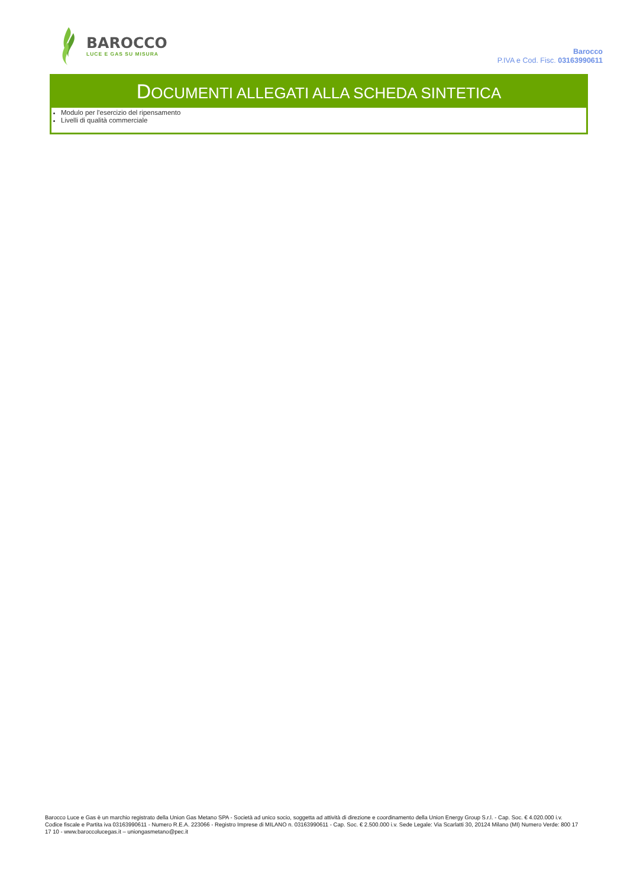BAROCCO
LUCE E GAS SU MISURA
Barocco
P.IVA e Cod. Fisc. 03163990611
DOCUMENTI ALLEGATI ALLA SCHEDA SINTETICA
Modulo per l'esercizio del ripensamento
Livelli di qualità commerciale
Barocco Luce e Gas è un marchio registrato della Union Gas Metano SPA - Società ad unico socio, soggetta ad attività di direzione e coordinamento della Union Energy Group S.r.l. - Cap. Soc. € 4.020.000 i.v. Codice fiscale e Partita iva 03163990611 - Numero R.E.A. 223066 - Registro Imprese di MILANO n. 03163990611 - Cap. Soc. € 2.500.000 i.v. Sede Legale: Via Scarlatti 30, 20124 Milano (MI) Numero Verde: 800 17 17 10 - www.baroccolucegas.it – uniongasmetano@pec.it